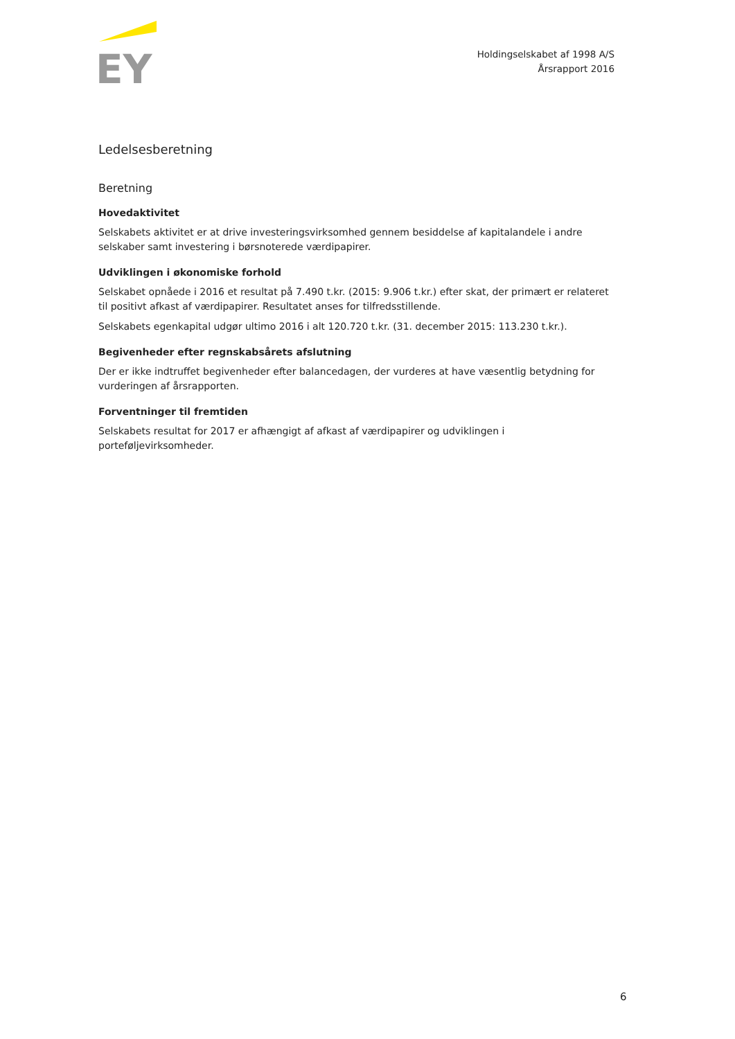EY
Holdingselskabet af 1998 A/S
Årsrapport 2016
Ledelsesberetning
Beretning
Hovedaktivitet
Selskabets aktivitet er at drive investeringsvirksomhed gennem besiddelse af kapitalandele i andre selskaber samt investering i børsnoterede værdipapirer.
Udviklingen i økonomiske forhold
Selskabet opnåede i 2016 et resultat på 7.490 t.kr. (2015: 9.906 t.kr.) efter skat, der primært er relateret til positivt afkast af værdipapirer. Resultatet anses for tilfredsstillende.
Selskabets egenkapital udgør ultimo 2016 i alt 120.720 t.kr. (31. december 2015: 113.230 t.kr.).
Begivenheder efter regnskabsårets afslutning
Der er ikke indtruffet begivenheder efter balancedagen, der vurderes at have væsentlig betydning for vurderingen af årsrapporten.
Forventninger til fremtiden
Selskabets resultat for 2017 er afhængigt af afkast af værdipapirer og udviklingen i porteføljevirksomheder.
6